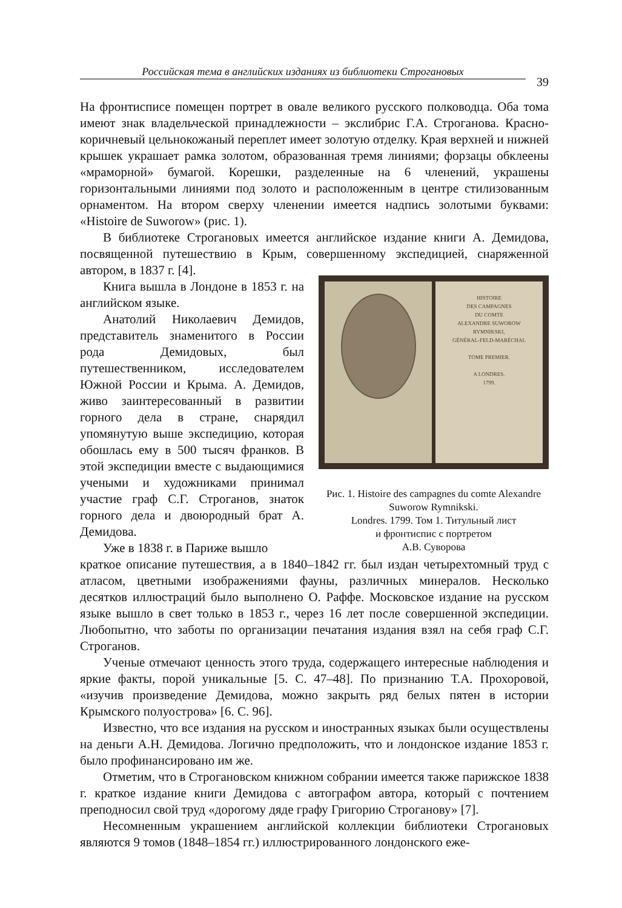Российская тема в английских изданиях из библиотеки Строгановых
39
На фронтисписе помещен портрет в овале великого русского полководца. Оба тома имеют знак владельческой принадлежности – экслибрис Г.А. Строганова. Красно-коричневый цельнокожаный переплет имеет золотую отделку. Края верхней и нижней крышек украшает рамка золотом, образованная тремя линиями; форзацы обклеены «мраморной» бумагой. Корешки, разделенные на 6 членений, украшены горизонтальными линиями под золото и расположенным в центре стилизованным орнаментом. На втором сверху членении имеется надпись золотыми буквами: «Histoire de Suworow» (рис. 1).
В библиотеке Строгановых имеется английское издание книги А. Демидова, посвященной путешествию в Крым, совершенному экспедицией, снаряженной автором, в 1837 г. [4].
Книга вышла в Лондоне в 1853 г. на английском языке.
Анатолий Николаевич Демидов, представитель знаменитого в России рода Демидовых, был путешественником, исследователем Южной России и Крыма. А. Демидов, живо заинтересованный в развитии горного дела в стране, снарядил упомянутую выше экспедицию, которая обошлась ему в 500 тысяч франков. В этой экспедиции вместе с выдающимися учеными и художниками принимал участие граф С.Г. Строганов, знаток горного дела и двоюродный брат А. Демидова.
Уже в 1838 г. в Париже вышло
HISTOIRE
DES CAMPAGNES
DU COMTE
ALEXANDRE SUWOROW
RYMNIKSKI,
GÉNÉRAL-FELD-MARÉCHAL
TOME PREMIER.
A LONDRES.
1799.
Рис. 1. Histoire des campagnes du comte Alexandre Suworow Rymnikski.
Londres. 1799. Том 1. Титульный лист
и фронтиспис с портретом
А.В. Суворова
краткое описание путешествия, а в 1840–1842 гг. был издан четырехтомный труд с атласом, цветными изображениями фауны, различных минералов. Несколько десятков иллюстраций было выполнено О. Раффе. Московское издание на русском языке вышло в свет только в 1853 г., через 16 лет после совершенной экспедиции. Любопытно, что заботы по организации печатания издания взял на себя граф С.Г. Строганов.
Ученые отмечают ценность этого труда, содержащего интересные наблюдения и яркие факты, порой уникальные [5. С. 47–48]. По признанию Т.А. Прохоровой, «изучив произведение Демидова, можно закрыть ряд белых пятен в истории Крымского полуострова» [6. С. 96].
Известно, что все издания на русском и иностранных языках были осуществлены на деньги А.Н. Демидова. Логично предположить, что и лондонское издание 1853 г. было профинансировано им же.
Отметим, что в Строгановском книжном собрании имеется также парижское 1838 г. краткое издание книги Демидова с автографом автора, который с почтением преподносил свой труд «дорогому дяде графу Григорию Строганову» [7].
Несомненным украшением английской коллекции библиотеки Строгановых являются 9 томов (1848–1854 гг.) иллюстрированного лондонского еже-